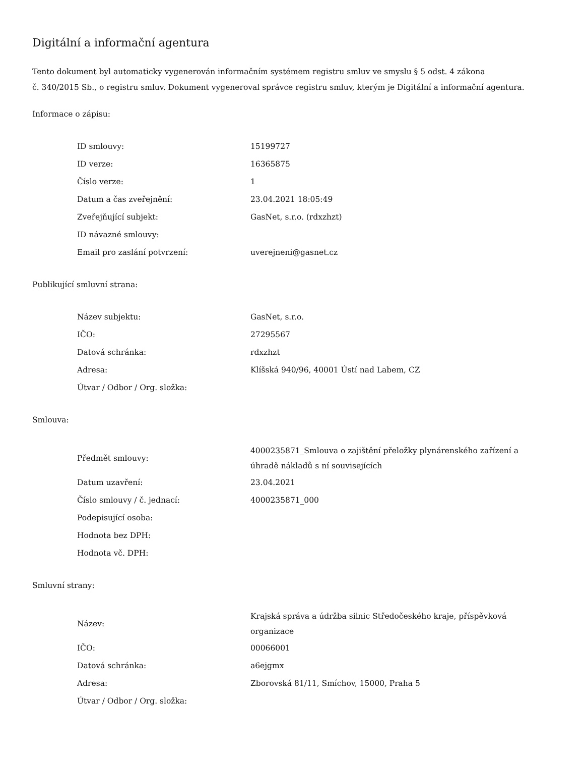Digitální a informační agentura
Tento dokument byl automaticky vygenerován informačním systémem registru smluv ve smyslu § 5 odst. 4 zákona
č. 340/2015 Sb., o registru smluv. Dokument vygeneroval správce registru smluv, kterým je Digitální a informační agentura.
Informace o zápisu:
| ID smlouvy: | 15199727 |
| ID verze: | 16365875 |
| Číslo verze: | 1 |
| Datum a čas zveřejnění: | 23.04.2021 18:05:49 |
| Zveřejňující subjekt: | GasNet, s.r.o. (rdxzhzt) |
| ID návazné smlouvy: | |
| Email pro zaslání potvrzení: | uverejneni@gasnet.cz |
Publikující smluvní strana:
| Název subjektu: | GasNet, s.r.o. |
| IČO: | 27295567 |
| Datová schránka: | rdxzhzt |
| Adresa: | Klíšská 940/96, 40001 Ústí nad Labem, CZ |
| Útvar / Odbor / Org. složka: | |
Smlouva:
| Předmět smlouvy: | 4000235871_Smlouva o zajištění přeložky plynárenského zařízení a úhradě nákladů s ní souvisejících |
| Datum uzavření: | 23.04.2021 |
| Číslo smlouvy / č. jednací: | 4000235871_000 |
| Podepisující osoba: | |
| Hodnota bez DPH: | |
| Hodnota vč. DPH: | |
Smluvní strany:
| Název: | Krajská správa a údržba silnic Středočeského kraje, příspěvková organizace |
| IČO: | 00066001 |
| Datová schránka: | a6ejgmx |
| Adresa: | Zborovská 81/11, Smíchov, 15000, Praha 5 |
| Útvar / Odbor / Org. složka: | |